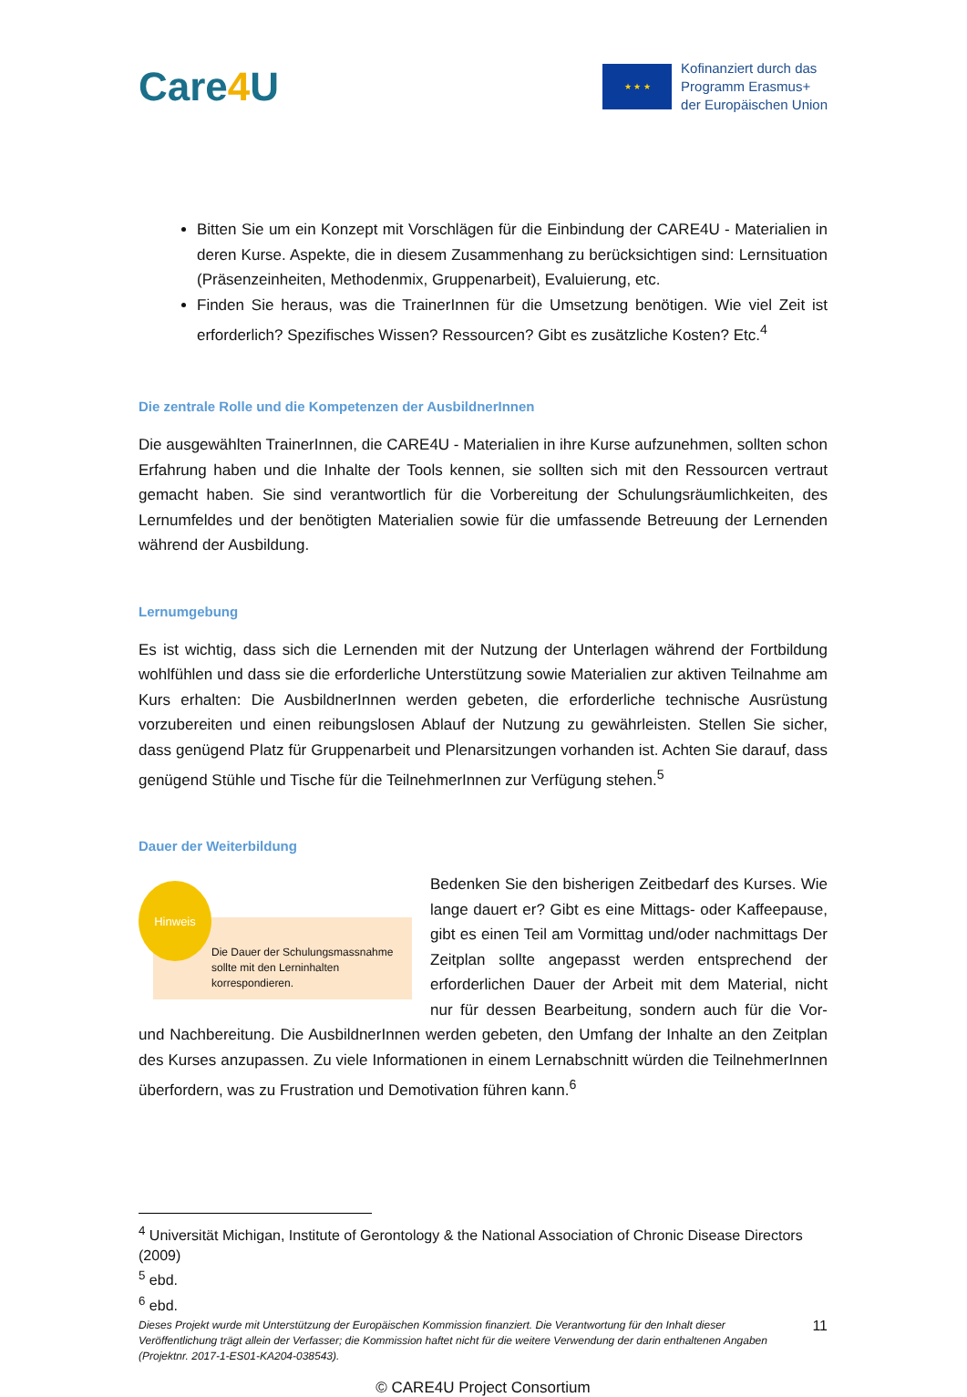Care4 U
★ ★ ★
Kofinanziert durch das
Programm Erasmus+
der Europäischen Union
Bitten Sie um ein Konzept mit Vorschlägen für die Einbindung der CARE4U - Materialien in deren Kurse. Aspekte, die in diesem Zusammenhang zu berücksichtigen sind: Lernsituation (Präsenzeinheiten, Methodenmix, Gruppenarbeit), Evaluierung, etc.
Finden Sie heraus, was die TrainerInnen für die Umsetzung benötigen. Wie viel Zeit ist erforderlich? Spezifisches Wissen? Ressourcen? Gibt es zusätzliche Kosten? Etc.<sup>4</sup>
Die zentrale Rolle und die Kompetenzen der AusbildnerInnen
Die ausgewählten TrainerInnen, die CARE4U - Materialien in ihre Kurse aufzunehmen, sollten schon Erfahrung haben und die Inhalte der Tools kennen, sie sollten sich mit den Ressourcen vertraut gemacht haben. Sie sind verantwortlich für die Vorbereitung der Schulungsräumlichkeiten, des Lernumfeldes und der benötigten Materialien sowie für die umfassende Betreuung der Lernenden während der Ausbildung.
Lernumgebung
Es ist wichtig, dass sich die Lernenden mit der Nutzung der Unterlagen während der Fortbildung wohlfühlen und dass sie die erforderliche Unterstützung sowie Materialien zur aktiven Teilnahme am Kurs erhalten: Die AusbildnerInnen werden gebeten, die erforderliche technische Ausrüstung vorzubereiten und einen reibungslosen Ablauf der Nutzung zu gewährleisten. Stellen Sie sicher, dass genügend Platz für Gruppenarbeit und Plenarsitzungen vorhanden ist. Achten Sie darauf, dass genügend Stühle und Tische für die TeilnehmerInnen zur Verfügung stehen.<sup>5</sup>
Dauer der Weiterbildung
Hinweis
Die Dauer der Schulungsmassnahme
sollte mit den Lerninhalten
korrespondieren.
Bedenken Sie den bisherigen Zeitbedarf des Kurses. Wie lange dauert er? Gibt es eine Mittags- oder Kaffeepause, gibt es einen Teil am Vormittag und/oder nachmittags Der Zeitplan sollte angepasst werden entsprechend der erforderlichen Dauer der Arbeit mit dem Material, nicht nur für dessen Bearbeitung, sondern auch für die Vor- und Nachbereitung. Die AusbildnerInnen werden gebeten, den Umfang der Inhalte an den Zeitplan des Kurses anzupassen. Zu viele Informationen in einem Lernabschnitt würden die TeilnehmerInnen überfordern, was zu Frustration und Demotivation führen kann.<sup>6</sup>
<sup>4</sup> Universität Michigan, Institute of Gerontology & the National Association of Chronic Disease Directors (2009)
<sup>5</sup> ebd.
<sup>6</sup> ebd.
Dieses Projekt wurde mit Unterstützung der Europäischen Kommission finanziert. Die Verantwortung für den Inhalt dieser Veröffentlichung trägt allein der Verfasser; die Kommission haftet nicht für die weitere Verwendung der darin enthaltenen Angaben (Projektnr. 2017-1-ES01-KA204-038543).
11
© CARE4U Project Consortium